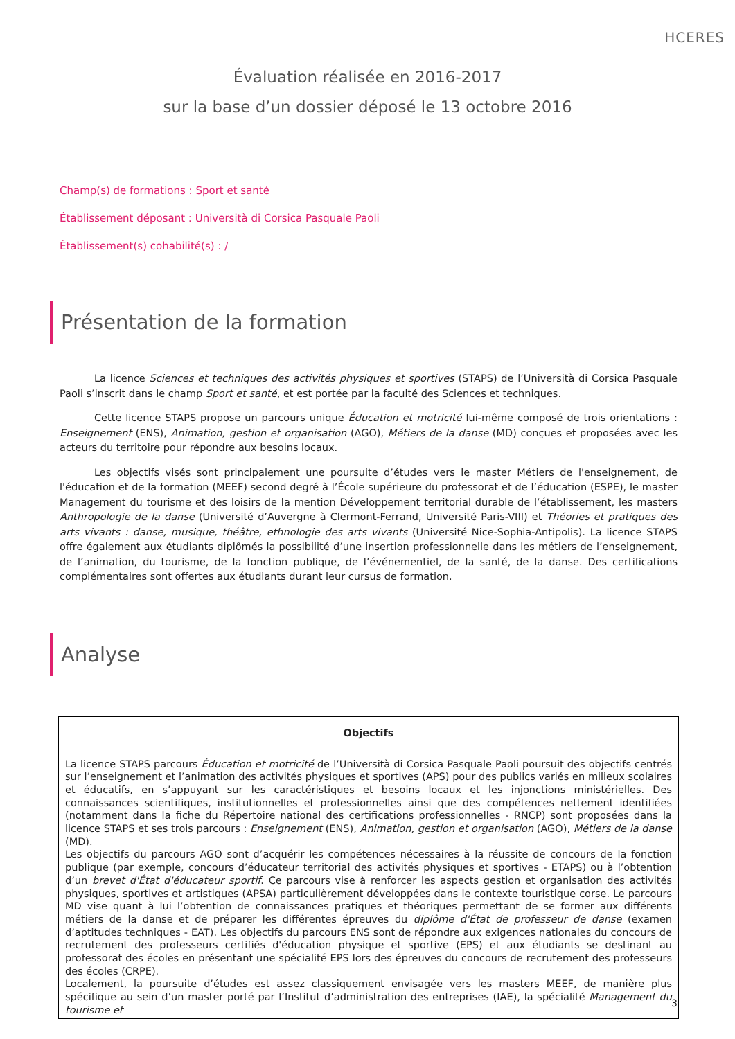HCERES
Évaluation réalisée en 2016-2017
sur la base d’un dossier déposé le 13 octobre 2016
Champ(s) de formations : Sport et santé
Établissement déposant : Università di Corsica Pasquale Paoli
Établissement(s) cohabilité(s) : /
Présentation de la formation
La licence Sciences et techniques des activités physiques et sportives (STAPS) de l’Università di Corsica Pasquale Paoli s’inscrit dans le champ Sport et santé, et est portée par la faculté des Sciences et techniques.
Cette licence STAPS propose un parcours unique Éducation et motricité lui-même composé de trois orientations : Enseignement (ENS), Animation, gestion et organisation (AGO), Métiers de la danse (MD) conçues et proposées avec les acteurs du territoire pour répondre aux besoins locaux.
Les objectifs visés sont principalement une poursuite d’études vers le master Métiers de l'enseignement, de l'éducation et de la formation (MEEF) second degré à l’École supérieure du professorat et de l’éducation (ESPE), le master Management du tourisme et des loisirs de la mention Développement territorial durable de l’établissement, les masters Anthropologie de la danse (Université d’Auvergne à Clermont-Ferrand, Université Paris-VIII) et Théories et pratiques des arts vivants : danse, musique, théâtre, ethnologie des arts vivants (Université Nice-Sophia-Antipolis). La licence STAPS offre également aux étudiants diplômés la possibilité d’une insertion professionnelle dans les métiers de l’enseignement, de l’animation, du tourisme, de la fonction publique, de l’événementiel, de la santé, de la danse. Des certifications complémentaires sont offertes aux étudiants durant leur cursus de formation.
Analyse
| Objectifs |
| --- |
| La licence STAPS parcours Éducation et motricité de l’Università di Corsica Pasquale Paoli poursuit des objectifs centrés sur l’enseignement et l’animation des activités physiques et sportives (APS) pour des publics variés en milieux scolaires et éducatifs, en s’appuyant sur les caractéristiques et besoins locaux et les injonctions ministérielles. Des connaissances scientifiques, institutionnelles et professionnelles ainsi que des compétences nettement identifiées (notamment dans la fiche du Répertoire national des certifications professionnelles - RNCP) sont proposées dans la licence STAPS et ses trois parcours : Enseignement (ENS), Animation, gestion et organisation (AGO), Métiers de la danse (MD). Les objectifs du parcours AGO sont d’acquérir les compétences nécessaires à la réussite de concours de la fonction publique (par exemple, concours d’éducateur territorial des activités physiques et sportives - ETAPS) ou à l’obtention d’un brevet d'État d'éducateur sportif . Ce parcours vise à renforcer les aspects gestion et organisation des activités physiques, sportives et artistiques (APSA) particulièrement développées dans le contexte touristique corse. Le parcours MD vise quant à lui l’obtention de connaissances pratiques et théoriques permettant de se former aux différents métiers de la danse et de préparer les différentes épreuves du diplôme d'État de professeur de danse (examen d’aptitudes techniques - EAT). Les objectifs du parcours ENS sont de répondre aux exigences nationales du concours de recrutement des professeurs certifiés d'éducation physique et sportive (EPS) et aux étudiants se destinant au professorat des écoles en présentant une spécialité EPS lors des épreuves du concours de recrutement des professeurs des écoles (CRPE). Localement, la poursuite d’études est assez classiquement envisagée vers les masters MEEF, de manière plus spécifique au sein d’un master porté par l’Institut d’administration des entreprises (IAE), la spécialité Management du tourisme et |
3